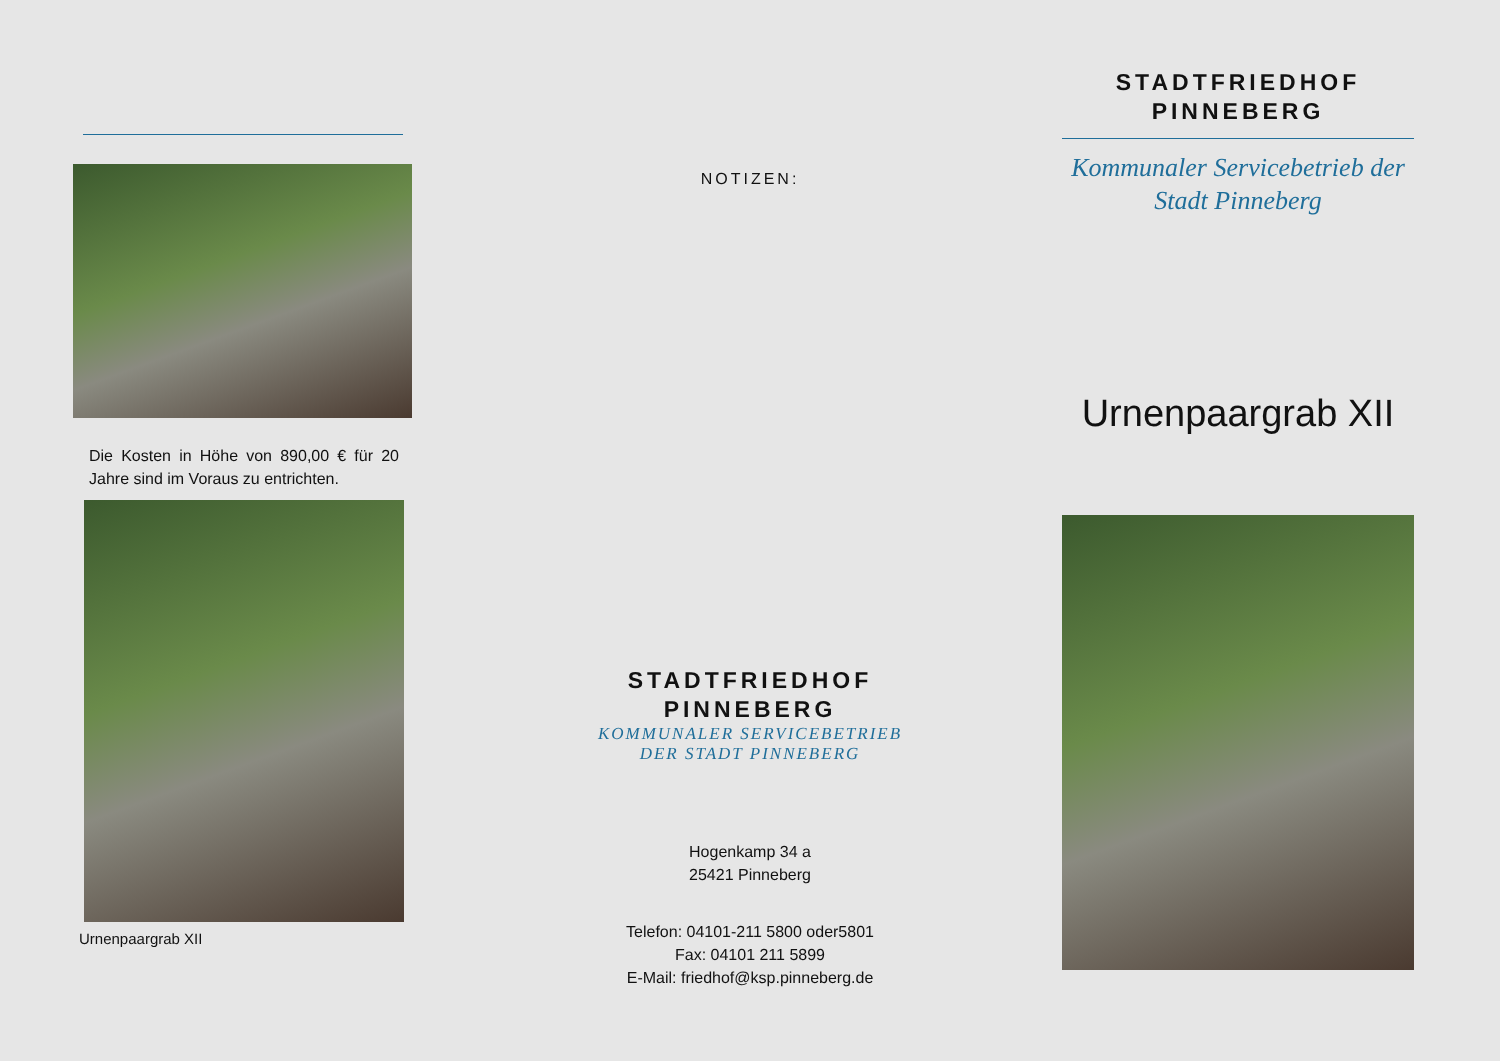Die Kosten in Höhe von 890,00 € für 20 Jahre sind im Voraus zu entrichten.
Urnenpaargrab XII
NOTIZEN:
STADTFRIEDHOF
PINNEBERG
KOMMUNALER SERVICEBETRIEB
DER STADT PINNEBERG
Hogenkamp 34 a
25421 Pinneberg
Telefon: 04101-211 5800 oder5801
Fax: 04101 211 5899
E-Mail: friedhof@ksp.pinneberg.de
STADTFRIEDHOF
PINNEBERG
Kommunaler Servicebetrieb der
Stadt Pinneberg
Urnenpaargrab XII